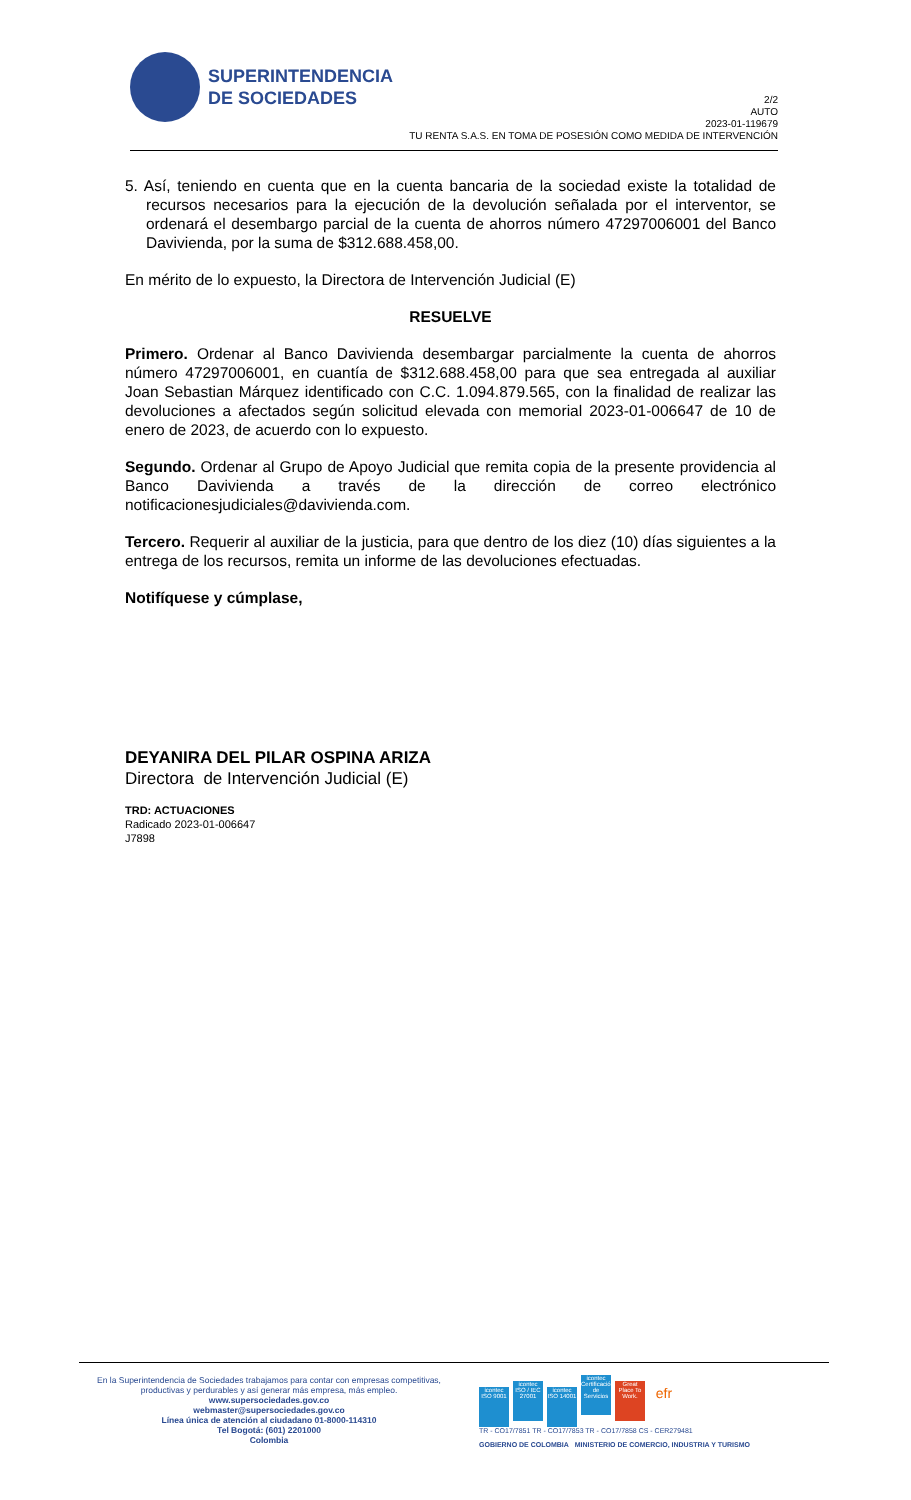SUPERINTENDENCIA
DE SOCIEDADES
2/2
AUTO
2023-01-119679
TU RENTA S.A.S. EN TOMA DE POSESIÓN COMO MEDIDA DE INTERVENCIÓN
5. Así, teniendo en cuenta que en la cuenta bancaria de la sociedad existe la totalidad de recursos necesarios para la ejecución de la devolución señalada por el interventor, se ordenará el desembargo parcial de la cuenta de ahorros número 47297006001 del Banco Davivienda, por la suma de $312.688.458,00.
En mérito de lo expuesto, la Directora de Intervención Judicial (E)
RESUELVE
Primero. Ordenar al Banco Davivienda desembargar parcialmente la cuenta de ahorros número 47297006001, en cuantía de $312.688.458,00 para que sea entregada al auxiliar Joan Sebastian Márquez identificado con C.C. 1.094.879.565, con la finalidad de realizar las devoluciones a afectados según solicitud elevada con memorial 2023-01-006647 de 10 de enero de 2023, de acuerdo con lo expuesto.
Segundo. Ordenar al Grupo de Apoyo Judicial que remita copia de la presente providencia al Banco Davivienda a través de la dirección de correo electrónico notificacionesjudiciales@davivienda.com.
Tercero. Requerir al auxiliar de la justicia, para que dentro de los diez (10) días siguientes a la entrega de los recursos, remita un informe de las devoluciones efectuadas.
Notifíquese y cúmplase,
DEYANIRA DEL PILAR OSPINA ARIZA
Directora de Intervención Judicial (E)
TRD: ACTUACIONES
Radicado 2023-01-006647
J7898
En la Superintendencia de Sociedades trabajamos para contar con empresas competitivas, productivas y perdurables y así generar más empresa, más empleo.
www.supersociedades.gov.co
webmaster@supersociedades.gov.co
Línea única de atención al ciudadano 01-8000-114310
Tel Bogotá: (601) 2201000
Colombia
icontec ISO 9001 icontec ISO / IEC 27001 icontec ISO 14001 icontec Certificación de Servicios Great Place To Work. efr
TR - CO17/7851 TR - CO17/7853 TR - CO17/7858 CS - CER279481
GOBIERNO DE COLOMBIA MINISTERIO DE COMERCIO, INDUSTRIA Y TURISMO